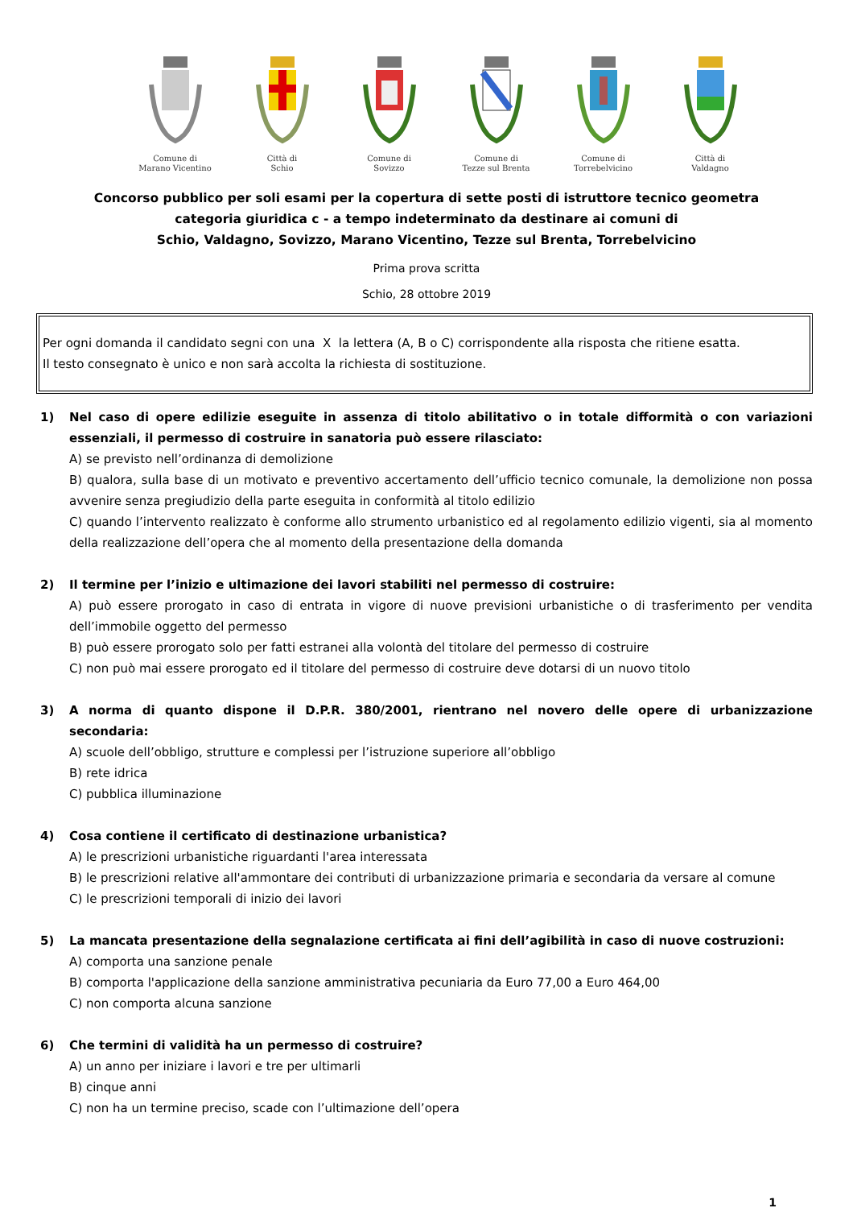Comune di
Marano Vicentino
Città di
Schio
Comune di
Sovizzo
Comune di
Tezze sul Brenta
Comune di
Torrebelvicino
Città di
Valdagno
Concorso pubblico per soli esami per la copertura di sette posti di istruttore tecnico geometra
categoria giuridica c - a tempo indeterminato da destinare ai comuni di
Schio, Valdagno, Sovizzo, Marano Vicentino, Tezze sul Brenta, Torrebelvicino
Prima prova scritta
Schio, 28 ottobre 2019
Per ogni domanda il candidato segni con una X la lettera (A, B o C) corrispondente alla risposta che ritiene esatta.
Il testo consegnato è unico e non sarà accolta la richiesta di sostituzione.
1) Nel caso di opere edilizie eseguite in assenza di titolo abilitativo o in totale difformità o con variazioni essenziali, il permesso di costruire in sanatoria può essere rilasciato:
A) se previsto nell’ordinanza di demolizione
B) qualora, sulla base di un motivato e preventivo accertamento dell’ufficio tecnico comunale, la demolizione non possa avvenire senza pregiudizio della parte eseguita in conformità al titolo edilizio
C) quando l’intervento realizzato è conforme allo strumento urbanistico ed al regolamento edilizio vigenti, sia al momento della realizzazione dell’opera che al momento della presentazione della domanda
2) Il termine per l’inizio e ultimazione dei lavori stabiliti nel permesso di costruire:
A) può essere prorogato in caso di entrata in vigore di nuove previsioni urbanistiche o di trasferimento per vendita dell’immobile oggetto del permesso
B) può essere prorogato solo per fatti estranei alla volontà del titolare del permesso di costruire
C) non può mai essere prorogato ed il titolare del permesso di costruire deve dotarsi di un nuovo titolo
3) A norma di quanto dispone il D.P.R. 380/2001, rientrano nel novero delle opere di urbanizzazione secondaria:
A) scuole dell’obbligo, strutture e complessi per l’istruzione superiore all’obbligo
B) rete idrica
C) pubblica illuminazione
4) Cosa contiene il certificato di destinazione urbanistica?
A) le prescrizioni urbanistiche riguardanti l'area interessata
B) le prescrizioni relative all'ammontare dei contributi di urbanizzazione primaria e secondaria da versare al comune
C) le prescrizioni temporali di inizio dei lavori
5) La mancata presentazione della segnalazione certificata ai fini dell’agibilità in caso di nuove costruzioni:
A) comporta una sanzione penale
B) comporta l'applicazione della sanzione amministrativa pecuniaria da Euro 77,00 a Euro 464,00
C) non comporta alcuna sanzione
6) Che termini di validità ha un permesso di costruire?
A) un anno per iniziare i lavori e tre per ultimarli
B) cinque anni
C) non ha un termine preciso, scade con l’ultimazione dell’opera
1